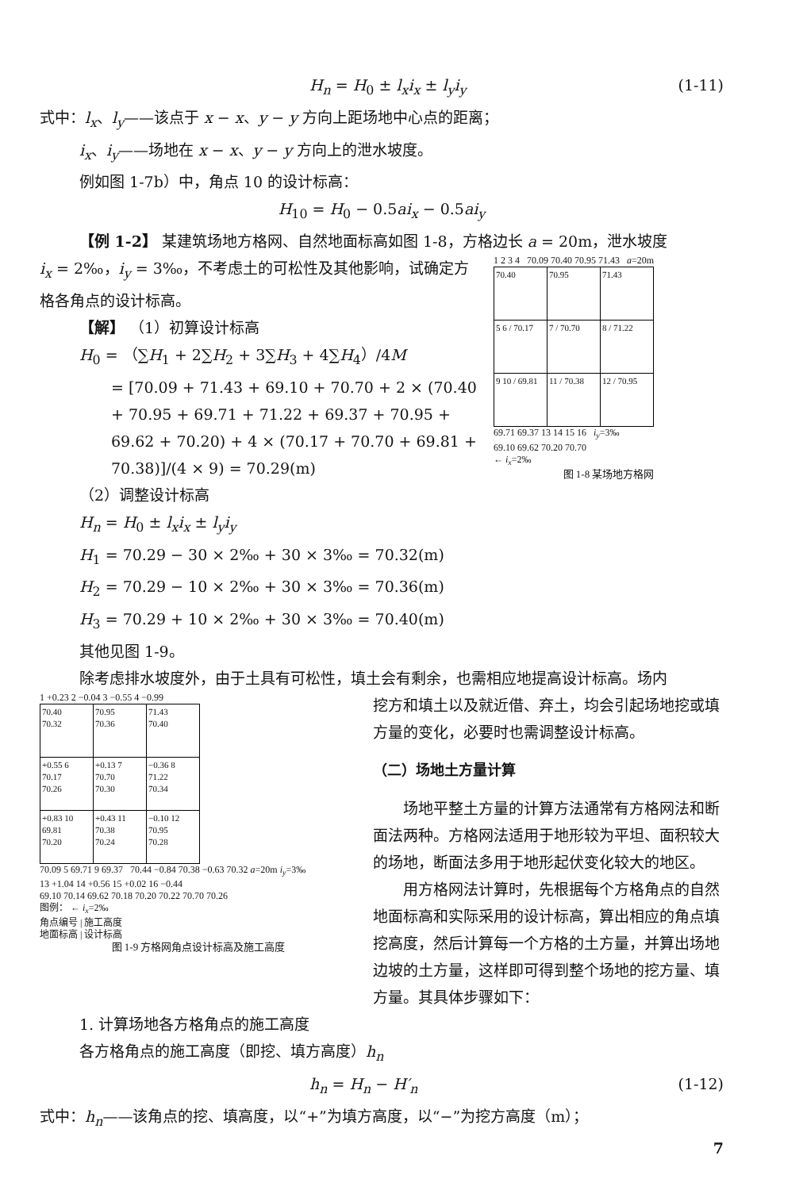H<sub>n</sub> = H<sub>0</sub> ± l<sub>x</sub>i<sub>x</sub> ± l<sub>y</sub>i<sub>y</sub> (1-11)
式中：l<sub>x</sub>、l<sub>y</sub>——该点于 x − x、y − y 方向上距场地中心点的距离；
i<sub>x</sub>、i<sub>y</sub>——场地在 x − x、y − y 方向上的泄水坡度。
例如图 1-7b）中，角点 10 的设计标高：
H<sub>10</sub> = H<sub>0</sub> − 0.5ai<sub>x</sub> − 0.5ai<sub>y</sub>
【例 1-2】 某建筑场地方格网、自然地面标高如图 1-8，方格边长 a = 20m，泄水坡度
i<sub>x</sub> = 2‰，i<sub>y</sub> = 3‰，不考虑土的可松性及其他影响，试确定方格各角点的设计标高。
【解】 （1）初算设计标高
H<sub>0</sub> = （∑H<sub>1</sub> + 2∑H<sub>2</sub> + 3∑H<sub>3</sub> + 4∑H<sub>4</sub>）/4M
= [70.09 + 71.43 + 69.10 + 70.70 + 2 × (70.40 + 70.95 + 69.71 + 71.22 + 69.37 + 70.95 + 69.62 + 70.20) + 4 × (70.17 + 70.70 + 69.81 + 70.38)]/(4 × 9) = 70.29(m)
（2）调整设计标高
1 2 3 4 70.09 70.40 70.95 71.43 a=20m
| 70.40 | 70.95 | 71.43 |
| 5 6 / 70.17 | 7 / 70.70 | 8 / 71.22 |
| 9 10 / 69.81 | 11 / 70.38 | 12 / 70.95 |
69.71 69.37 13 14 15 16 i<sub>y</sub>=3‰
69.10 69.62 70.20 70.70
← i<sub>x</sub>=2‰
图 1-8 某场地方格网
H<sub>n</sub> = H<sub>0</sub> ± l<sub>x</sub>i<sub>x</sub> ± l<sub>y</sub>i<sub>y</sub>
H<sub>1</sub> = 70.29 − 30 × 2‰ + 30 × 3‰ = 70.32(m)
H<sub>2</sub> = 70.29 − 10 × 2‰ + 30 × 3‰ = 70.36(m)
H<sub>3</sub> = 70.29 + 10 × 2‰ + 30 × 3‰ = 70.40(m)
其他见图 1-9。
除考虑排水坡度外，由于土具有可松性，填土会有剩余，也需相应地提高设计标高。场内
1 +0.23 2 −0.04 3 −0.55 4 −0.99
| 70.40 70.32 | 70.95 70.36 | 71.43 70.40 |
| +0.55 6 70.17 70.26 | +0.13 7 70.70 70.30 | −0.36 8 71.22 70.34 |
| +0.83 10 69.81 70.20 | +0.43 11 70.38 70.24 | −0.10 12 70.95 70.28 |
70.09 5 69.71 9 69.37 70.44 −0.84 70.38 −0.63 70.32 a=20m i<sub>y</sub>=3‰
13 +1.04 14 +0.56 15 +0.02 16 −0.44
69.10 70.14 69.62 70.18 70.20 70.22 70.70 70.26
图例： ← i<sub>x</sub>=2‰
角点编号 | 施工高度
地面标高 | 设计标高
图 1-9 方格网角点设计标高及施工高度
挖方和填土以及就近借、弃土，均会引起场地挖或填方量的变化，必要时也需调整设计标高。
（二）场地土方量计算
  场地平整土方量的计算方法通常有方格网法和断面法两种。方格网法适用于地形较为平坦、面积较大的场地，断面法多用于地形起伏变化较大的地区。
  用方格网法计算时，先根据每个方格角点的自然地面标高和实际采用的设计标高，算出相应的角点填挖高度，然后计算每一个方格的土方量，并算出场地边坡的土方量，这样即可得到整个场地的挖方量、填方量。其具体步骤如下：
1. 计算场地各方格角点的施工高度
各方格角点的施工高度（即挖、填方高度）h<sub>n</sub>
h<sub>n</sub> = H<sub>n</sub> − H′<sub>n</sub> (1-12)
式中：h<sub>n</sub>——该角点的挖、填高度，以“+”为填方高度，以“−”为挖方高度（m）；
7